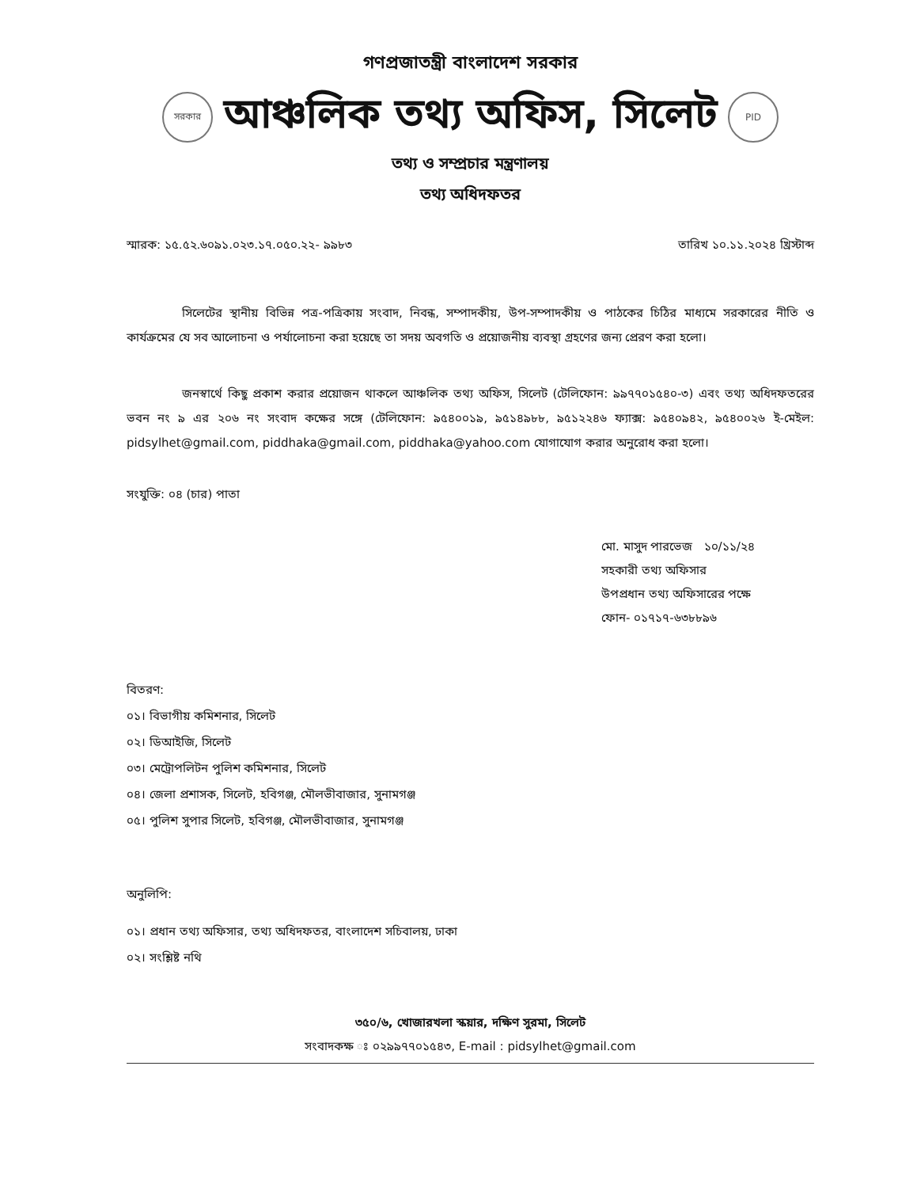গণপ্রজাতন্ত্রী বাংলাদেশ সরকার
সরকার
আঞ্চলিক তথ্য অফিস, সিলেট
PID
তথ্য ও সম্প্রচার মন্ত্রণালয়
তথ্য অধিদফতর
স্মারক: ১৫.৫২.৬০৯১.০২৩.১৭.০৫০.২২- ৯৯৮৩ তারিখ ১০.১১.২০২৪ খ্রিস্টাব্দ
সিলেটের স্থানীয় বিভিন্ন পত্র-পত্রিকায় সংবাদ, নিবন্ধ, সম্পাদকীয়, উপ-সম্পাদকীয় ও পাঠকের চিঠির মাধ্যমে সরকারের নীতি ও কার্যক্রমের যে সব আলোচনা ও পর্যালোচনা করা হয়েছে তা সদয় অবগতি ও প্রয়োজনীয় ব্যবস্থা গ্রহণের জন্য প্রেরণ করা হলো।
জনস্বার্থে কিছু প্রকাশ করার প্রয়োজন থাকলে আঞ্চলিক তথ্য অফিস, সিলেট (টেলিফোন: ৯৯৭৭০১৫৪০-৩) এবং তথ্য অধিদফতরের ভবন নং ৯ এর ২০৬ নং সংবাদ কক্ষের সঙ্গে (টেলিফোন: ৯৫৪০০১৯, ৯৫১৪৯৮৮, ৯৫১২২৪৬ ফ্যাক্স: ৯৫৪০৯৪২, ৯৫৪০০২৬ ই-মেইল: pidsylhet@gmail.com, piddhaka@gmail.com, piddhaka@yahoo.com যোগাযোগ করার অনুরোধ করা হলো।
সংযুক্তি: ০৪ (চার) পাতা
মো. মাসুদ পারভেজ ১০/১১/২৪
সহকারী তথ্য অফিসার
উপপ্রধান তথ্য অফিসারের পক্ষে
ফোন- ০১৭১৭-৬৩৮৮৯৬
বিতরণ:
০১। বিভাগীয় কমিশনার, সিলেট
০২। ডিআইজি, সিলেট
০৩। মেট্রোপলিটন পুলিশ কমিশনার, সিলেট
০৪। জেলা প্রশাসক, সিলেট, হবিগঞ্জ, মৌলভীবাজার, সুনামগঞ্জ
০৫। পুলিশ সুপার সিলেট, হবিগঞ্জ, মৌলভীবাজার, সুনামগঞ্জ
অনুলিপি:
০১। প্রধান তথ্য অফিসার, তথ্য অধিদফতর, বাংলাদেশ সচিবালয়, ঢাকা
০২। সংশ্লিষ্ট নথি
৩৫০/৬, খোজারখলা স্কয়ার, দক্ষিণ সুরমা, সিলেট
সংবাদকক্ষ ঃ ০২৯৯৭৭০১৫৪৩, E-mail : pidsylhet@gmail.com